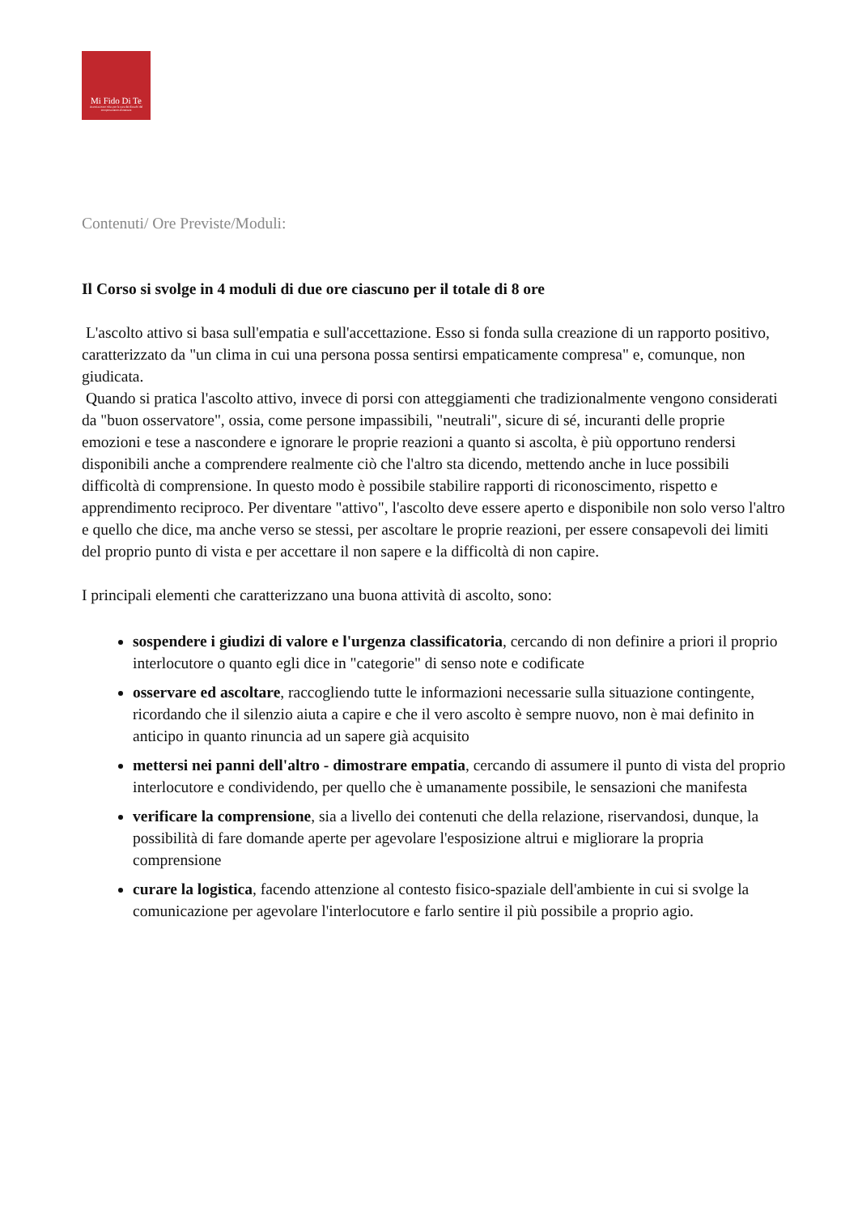Mi Fido Di Te
Associazione Onlus per la cura dei disturbi del comportamento alimentare
Contenuti/ Ore Previste/Moduli:
Il Corso si svolge in 4 moduli di due ore ciascuno per il totale di 8 ore
L'ascolto attivo si basa sull'empatia e sull'accettazione. Esso si fonda sulla creazione di un rapporto positivo, caratterizzato da "un clima in cui una persona possa sentirsi empaticamente compresa" e, comunque, non giudicata.
Quando si pratica l'ascolto attivo, invece di porsi con atteggiamenti che tradizionalmente vengono considerati da "buon osservatore", ossia, come persone impassibili, "neutrali", sicure di sé, incuranti delle proprie emozioni e tese a nascondere e ignorare le proprie reazioni a quanto si ascolta, è più opportuno rendersi disponibili anche a comprendere realmente ciò che l'altro sta dicendo, mettendo anche in luce possibili difficoltà di comprensione. In questo modo è possibile stabilire rapporti di riconoscimento, rispetto e apprendimento reciproco. Per diventare "attivo", l'ascolto deve essere aperto e disponibile non solo verso l'altro e quello che dice, ma anche verso se stessi, per ascoltare le proprie reazioni, per essere consapevoli dei limiti del proprio punto di vista e per accettare il non sapere e la difficoltà di non capire.
I principali elementi che caratterizzano una buona attività di ascolto, sono:
sospendere i giudizi di valore e l'urgenza classificatoria, cercando di non definire a priori il proprio interlocutore o quanto egli dice in "categorie" di senso note e codificate
osservare ed ascoltare, raccogliendo tutte le informazioni necessarie sulla situazione contingente, ricordando che il silenzio aiuta a capire e che il vero ascolto è sempre nuovo, non è mai definito in anticipo in quanto rinuncia ad un sapere già acquisito
mettersi nei panni dell'altro - dimostrare empatia, cercando di assumere il punto di vista del proprio interlocutore e condividendo, per quello che è umanamente possibile, le sensazioni che manifesta
verificare la comprensione, sia a livello dei contenuti che della relazione, riservandosi, dunque, la possibilità di fare domande aperte per agevolare l'esposizione altrui e migliorare la propria comprensione
curare la logistica, facendo attenzione al contesto fisico-spaziale dell'ambiente in cui si svolge la comunicazione per agevolare l'interlocutore e farlo sentire il più possibile a proprio agio.